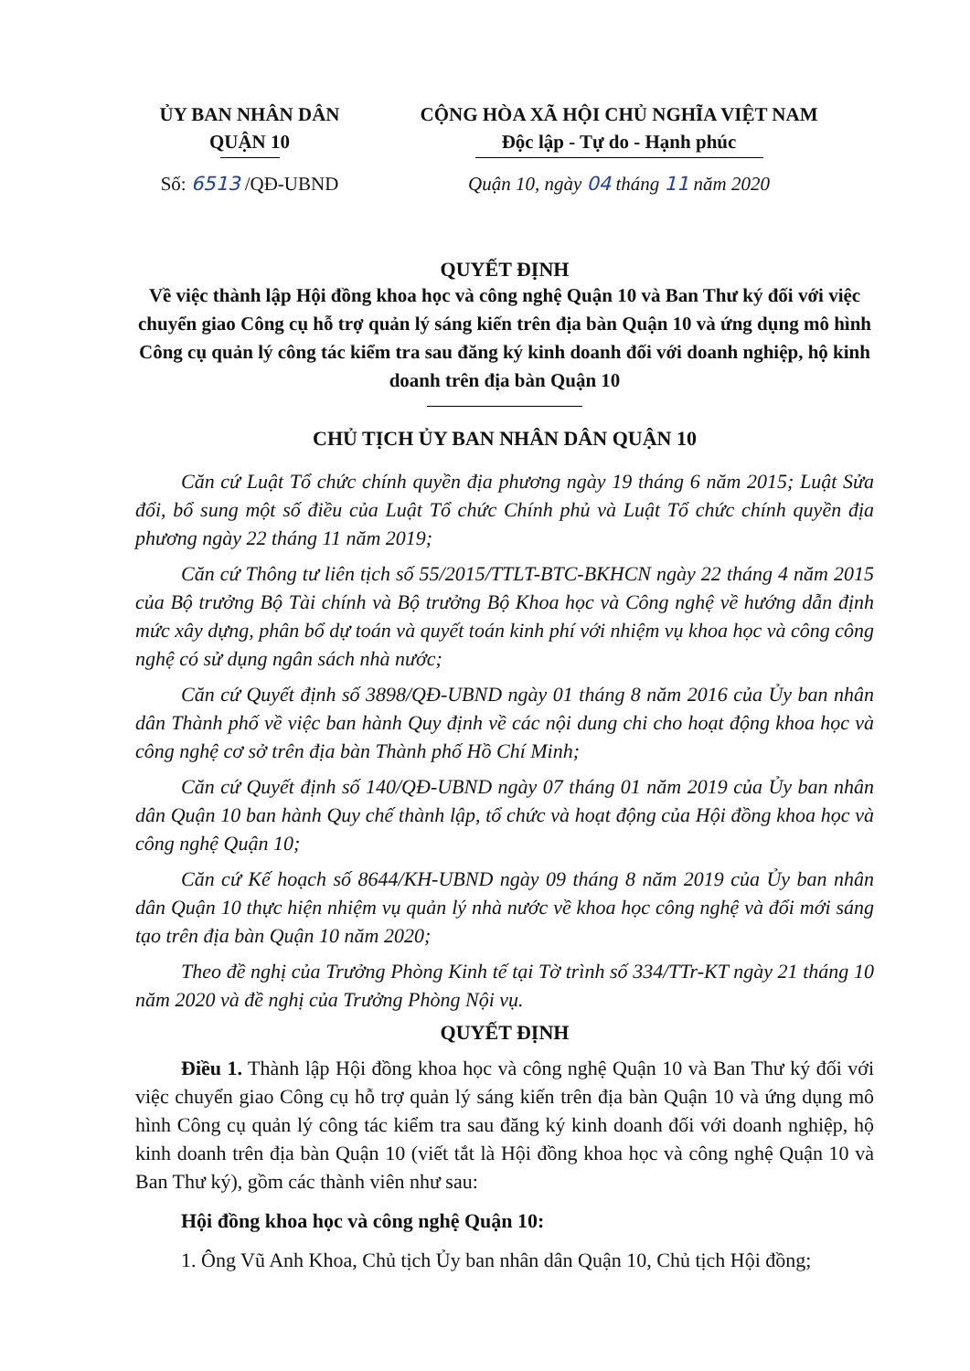ỦY BAN NHÂN DÂN
QUẬN 10
CỘNG HÒA XÃ HỘI CHỦ NGHĨA VIỆT NAM
Độc lập - Tự do - Hạnh phúc
Số: 6513 /QĐ-UBND Quận 10, ngày 04 tháng 11 năm 2020
QUYẾT ĐỊNH
Về việc thành lập Hội đồng khoa học và công nghệ Quận 10 và Ban Thư ký đối với việc chuyển giao Công cụ hỗ trợ quản lý sáng kiến trên địa bàn Quận 10 và ứng dụng mô hình Công cụ quản lý công tác kiểm tra sau đăng ký kinh doanh đối với doanh nghiệp, hộ kinh doanh trên địa bàn Quận 10
CHỦ TỊCH ỦY BAN NHÂN DÂN QUẬN 10
Căn cứ Luật Tổ chức chính quyền địa phương ngày 19 tháng 6 năm 2015; Luật Sửa đổi, bổ sung một số điều của Luật Tổ chức Chính phủ và Luật Tổ chức chính quyền địa phương ngày 22 tháng 11 năm 2019;
Căn cứ Thông tư liên tịch số 55/2015/TTLT-BTC-BKHCN ngày 22 tháng 4 năm 2015 của Bộ trưởng Bộ Tài chính và Bộ trưởng Bộ Khoa học và Công nghệ về hướng dẫn định mức xây dựng, phân bổ dự toán và quyết toán kinh phí với nhiệm vụ khoa học và công công nghệ có sử dụng ngân sách nhà nước;
Căn cứ Quyết định số 3898/QĐ-UBND ngày 01 tháng 8 năm 2016 của Ủy ban nhân dân Thành phố về việc ban hành Quy định về các nội dung chi cho hoạt động khoa học và công nghệ cơ sở trên địa bàn Thành phố Hồ Chí Minh;
Căn cứ Quyết định số 140/QĐ-UBND ngày 07 tháng 01 năm 2019 của Ủy ban nhân dân Quận 10 ban hành Quy chế thành lập, tổ chức và hoạt động của Hội đồng khoa học và công nghệ Quận 10;
Căn cứ Kế hoạch số 8644/KH-UBND ngày 09 tháng 8 năm 2019 của Ủy ban nhân dân Quận 10 thực hiện nhiệm vụ quản lý nhà nước về khoa học công nghệ và đổi mới sáng tạo trên địa bàn Quận 10 năm 2020;
Theo đề nghị của Trưởng Phòng Kinh tế tại Tờ trình số 334/TTr-KT ngày 21 tháng 10 năm 2020 và đề nghị của Trưởng Phòng Nội vụ.
QUYẾT ĐỊNH
Điều 1. Thành lập Hội đồng khoa học và công nghệ Quận 10 và Ban Thư ký đối với việc chuyển giao Công cụ hỗ trợ quản lý sáng kiến trên địa bàn Quận 10 và ứng dụng mô hình Công cụ quản lý công tác kiểm tra sau đăng ký kinh doanh đối với doanh nghiệp, hộ kinh doanh trên địa bàn Quận 10 (viết tắt là Hội đồng khoa học và công nghệ Quận 10 và Ban Thư ký), gồm các thành viên như sau:
Hội đồng khoa học và công nghệ Quận 10:
1. Ông Vũ Anh Khoa, Chủ tịch Ủy ban nhân dân Quận 10, Chủ tịch Hội đồng;